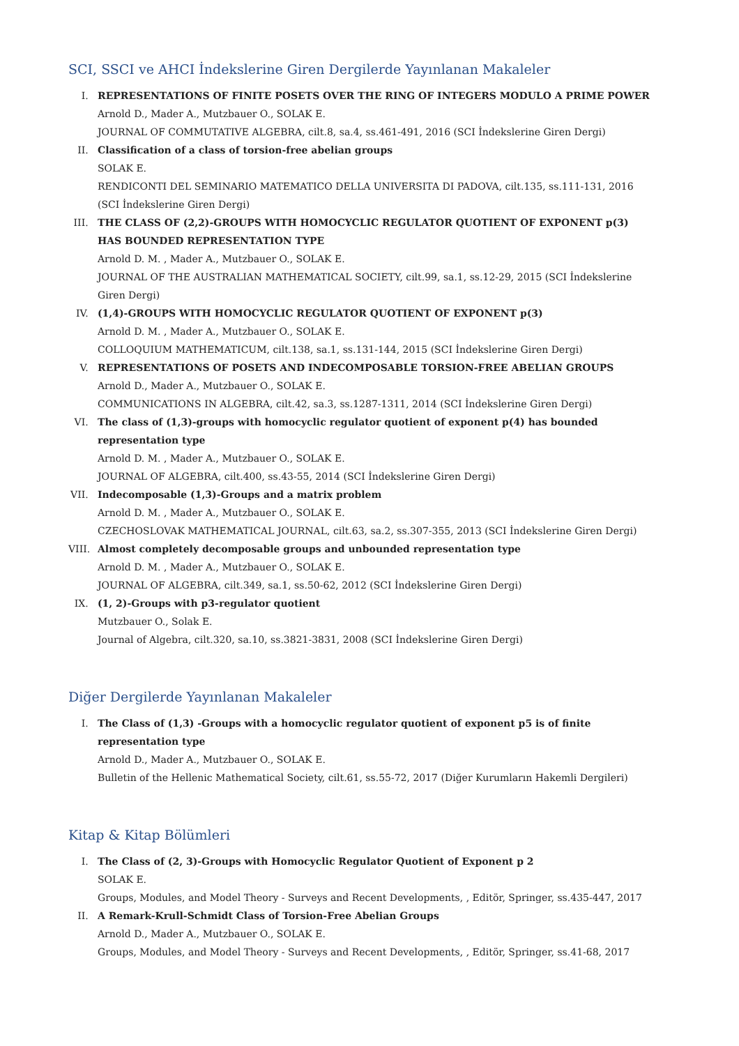SCI, SSCI ve AHCI İndekslerine Giren Dergilerde Yayınlanan Makaleler
I. REPRESENTATIONS OF FINITE POSETS OVER THE RING OF INTEGERS MODULO A PRIME POWER
Arnold D., Mader A., Mutzbauer O., SOLAK E.
JOURNAL OF COMMUTATIVE ALGEBRA, cilt.8, sa.4, ss.461-491, 2016 (SCI İndekslerine Giren Dergi)
II. Classification of a class of torsion-free abelian groups
SOLAK E.
RENDICONTI DEL SEMINARIO MATEMATICO DELLA UNIVERSITA DI PADOVA, cilt.135, ss.111-131, 2016 (SCI İndekslerine Giren Dergi)
III. THE CLASS OF (2,2)-GROUPS WITH HOMOCYCLIC REGULATOR QUOTIENT OF EXPONENT p(3) HAS BOUNDED REPRESENTATION TYPE
Arnold D. M. , Mader A., Mutzbauer O., SOLAK E.
JOURNAL OF THE AUSTRALIAN MATHEMATICAL SOCIETY, cilt.99, sa.1, ss.12-29, 2015 (SCI İndekslerine Giren Dergi)
IV. (1,4)-GROUPS WITH HOMOCYCLIC REGULATOR QUOTIENT OF EXPONENT p(3)
Arnold D. M. , Mader A., Mutzbauer O., SOLAK E.
COLLOQUIUM MATHEMATICUM, cilt.138, sa.1, ss.131-144, 2015 (SCI İndekslerine Giren Dergi)
V. REPRESENTATIONS OF POSETS AND INDECOMPOSABLE TORSION-FREE ABELIAN GROUPS
Arnold D., Mader A., Mutzbauer O., SOLAK E.
COMMUNICATIONS IN ALGEBRA, cilt.42, sa.3, ss.1287-1311, 2014 (SCI İndekslerine Giren Dergi)
VI. The class of (1,3)-groups with homocyclic regulator quotient of exponent p(4) has bounded representation type
Arnold D. M. , Mader A., Mutzbauer O., SOLAK E.
JOURNAL OF ALGEBRA, cilt.400, ss.43-55, 2014 (SCI İndekslerine Giren Dergi)
VII. Indecomposable (1,3)-Groups and a matrix problem
Arnold D. M. , Mader A., Mutzbauer O., SOLAK E.
CZECHOSLOVAK MATHEMATICAL JOURNAL, cilt.63, sa.2, ss.307-355, 2013 (SCI İndekslerine Giren Dergi)
VIII. Almost completely decomposable groups and unbounded representation type
Arnold D. M. , Mader A., Mutzbauer O., SOLAK E.
JOURNAL OF ALGEBRA, cilt.349, sa.1, ss.50-62, 2012 (SCI İndekslerine Giren Dergi)
IX. (1, 2)-Groups with p3-regulator quotient
Mutzbauer O., Solak E.
Journal of Algebra, cilt.320, sa.10, ss.3821-3831, 2008 (SCI İndekslerine Giren Dergi)
Diğer Dergilerde Yayınlanan Makaleler
I. The Class of (1,3) -Groups with a homocyclic regulator quotient of exponent p5 is of finite representation type
Arnold D., Mader A., Mutzbauer O., SOLAK E.
Bulletin of the Hellenic Mathematical Society, cilt.61, ss.55-72, 2017 (Diğer Kurumların Hakemli Dergileri)
Kitap & Kitap Bölümleri
I. The Class of (2, 3)-Groups with Homocyclic Regulator Quotient of Exponent p 2
SOLAK E.
Groups, Modules, and Model Theory - Surveys and Recent Developments, , Editör, Springer, ss.435-447, 2017
II. A Remark-Krull-Schmidt Class of Torsion-Free Abelian Groups
Arnold D., Mader A., Mutzbauer O., SOLAK E.
Groups, Modules, and Model Theory - Surveys and Recent Developments, , Editör, Springer, ss.41-68, 2017